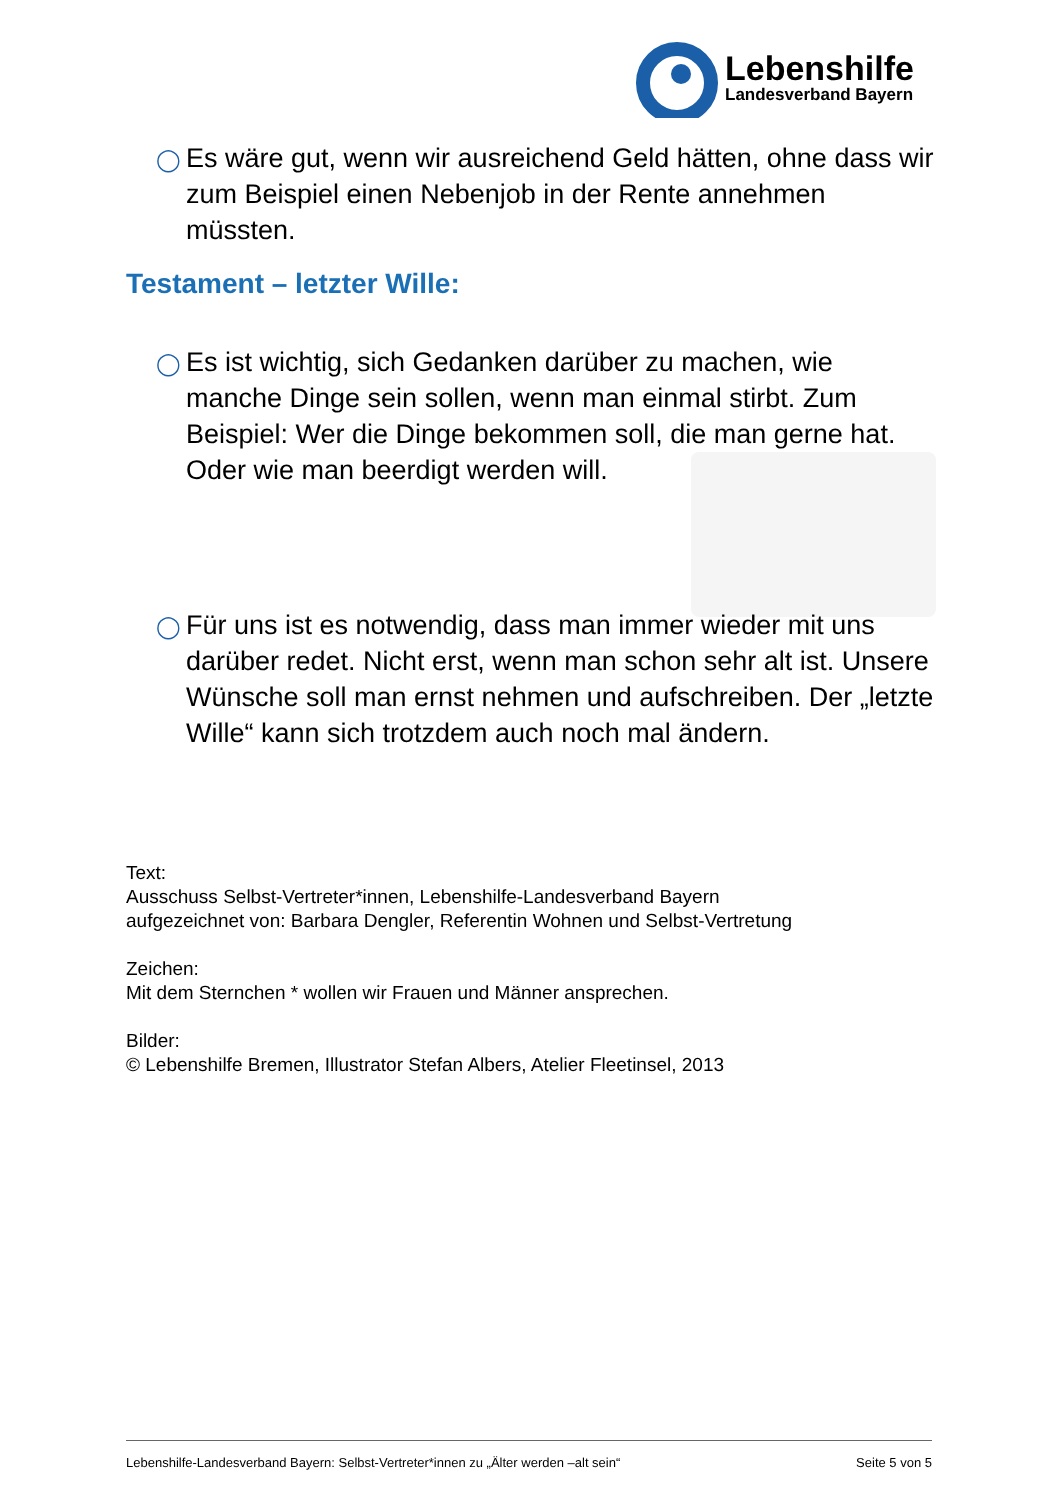Lebenshilfe
Landesverband Bayern
◯
Es wäre gut, wenn wir ausreichend Geld hätten, ohne dass wir zum Beispiel einen Nebenjob in der Rente annehmen müssten.
Testament – letzter Wille:
◯
Es ist wichtig, sich Gedanken darüber zu machen, wie manche Dinge sein sollen, wenn man einmal stirbt. Zum Beispiel: Wer die Dinge bekommen soll, die man gerne hat. Oder wie man beerdigt werden will.
◯
Für uns ist es notwendig, dass man immer wieder mit uns darüber redet. Nicht erst, wenn man schon sehr alt ist. Unsere Wünsche soll man ernst nehmen und aufschreiben. Der „letzte Wille“ kann sich trotzdem auch noch mal ändern.
Text:
Ausschuss Selbst-Vertreter*innen, Lebenshilfe-Landesverband Bayern
aufgezeichnet von: Barbara Dengler, Referentin Wohnen und Selbst-Vertretung
Zeichen:
Mit dem Sternchen * wollen wir Frauen und Männer ansprechen.
Bilder:
© Lebenshilfe Bremen, Illustrator Stefan Albers, Atelier Fleetinsel, 2013
Lebenshilfe-Landesverband Bayern: Selbst-Vertreter*innen zu „Älter werden –alt sein“ Seite 5 von 5